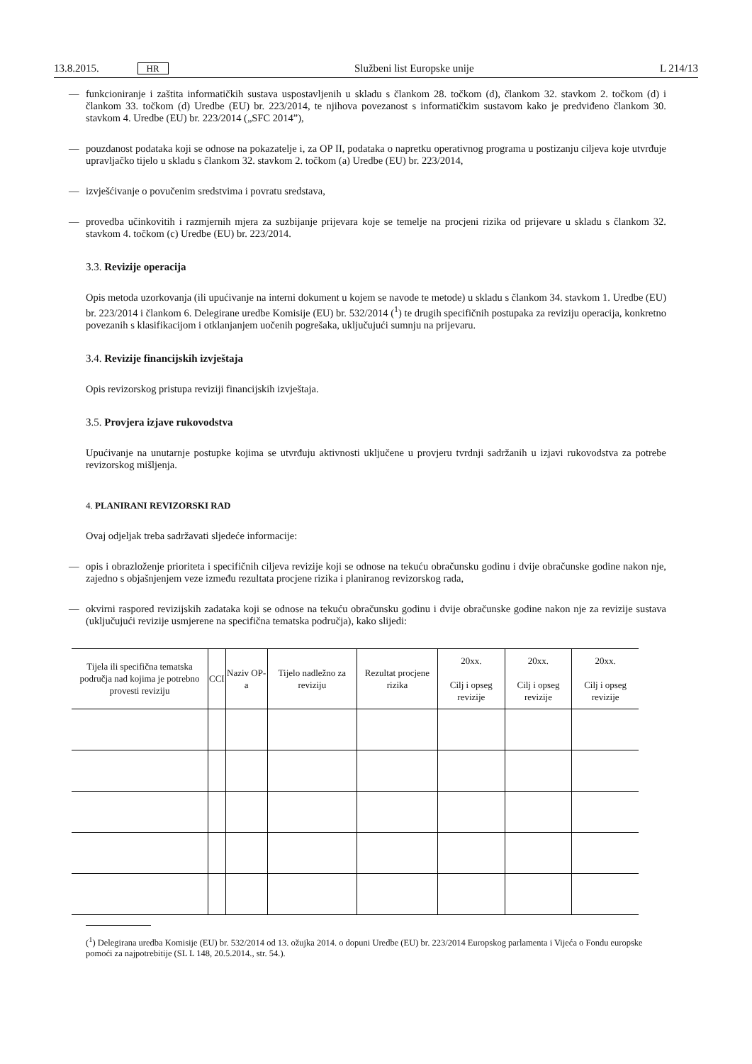13.8.2015. HR Službeni list Europske unije L 214/13
— funkcioniranje i zaštita informatičkih sustava uspostavljenih u skladu s člankom 28. točkom (d), člankom 32. stavkom 2. točkom (d) i člankom 33. točkom (d) Uredbe (EU) br. 223/2014, te njihova povezanost s informatičkim sustavom kako je predviđeno člankom 30. stavkom 4. Uredbe (EU) br. 223/2014 („SFC 2014”),
— pouzdanost podataka koji se odnose na pokazatelje i, za OP II, podataka o napretku operativnog programa u postizanju ciljeva koje utvrđuje upravljačko tijelo u skladu s člankom 32. stavkom 2. točkom (a) Uredbe (EU) br. 223/2014,
— izvješćivanje o povučenim sredstvima i povratu sredstava,
— provedba učinkovitih i razmjernih mjera za suzbijanje prijevara koje se temelje na procjeni rizika od prijevare u skladu s člankom 32. stavkom 4. točkom (c) Uredbe (EU) br. 223/2014.
3.3. Revizije operacija
Opis metoda uzorkovanja (ili upućivanje na interni dokument u kojem se navode te metode) u skladu s člankom 34. stavkom 1. Uredbe (EU) br. 223/2014 i člankom 6. Delegirane uredbe Komisije (EU) br. 532/2014 (<sup>1</sup>) te drugih specifičnih postupaka za reviziju operacija, konkretno povezanih s klasifikacijom i otklanjanjem uočenih pogrešaka, uključujući sumnju na prijevaru.
3.4. Revizije financijskih izvještaja
Opis revizorskog pristupa reviziji financijskih izvještaja.
3.5. Provjera izjave rukovodstva
Upućivanje na unutarnje postupke kojima se utvrđuju aktivnosti uključene u provjeru tvrdnji sadržanih u izjavi rukovodstva za potrebe revizorskog mišljenja.
4. PLANIRANI REVIZORSKI RAD
Ovaj odjeljak treba sadržavati sljedeće informacije:
— opis i obrazloženje prioriteta i specifičnih ciljeva revizije koji se odnose na tekuću obračunsku godinu i dvije obračunske godine nakon nje, zajedno s objašnjenjem veze između rezultata procjene rizika i planiranog revizorskog rada,
— okvirni raspored revizijskih zadataka koji se odnose na tekuću obračunsku godinu i dvije obračunske godine nakon nje za revizije sustava (uključujući revizije usmjerene na specifična tematska područja), kako slijedi:
| Tijela ili specifična tematska područja nad kojima je potrebno provesti reviziju | CCI | Naziv OP-a | Tijelo nadležno za reviziju | Rezultat procjene rizika | 20xx. Cilj i opseg revizije | 20xx. Cilj i opseg revizije | 20xx. Cilj i opseg revizije |
| --- | --- | --- | --- | --- | --- | --- | --- |
(<sup>1</sup>) Delegirana uredba Komisije (EU) br. 532/2014 od 13. ožujka 2014. o dopuni Uredbe (EU) br. 223/2014 Europskog parlamenta i Vijeća o Fondu europske pomoći za najpotrebitije (SL L 148, 20.5.2014., str. 54.).